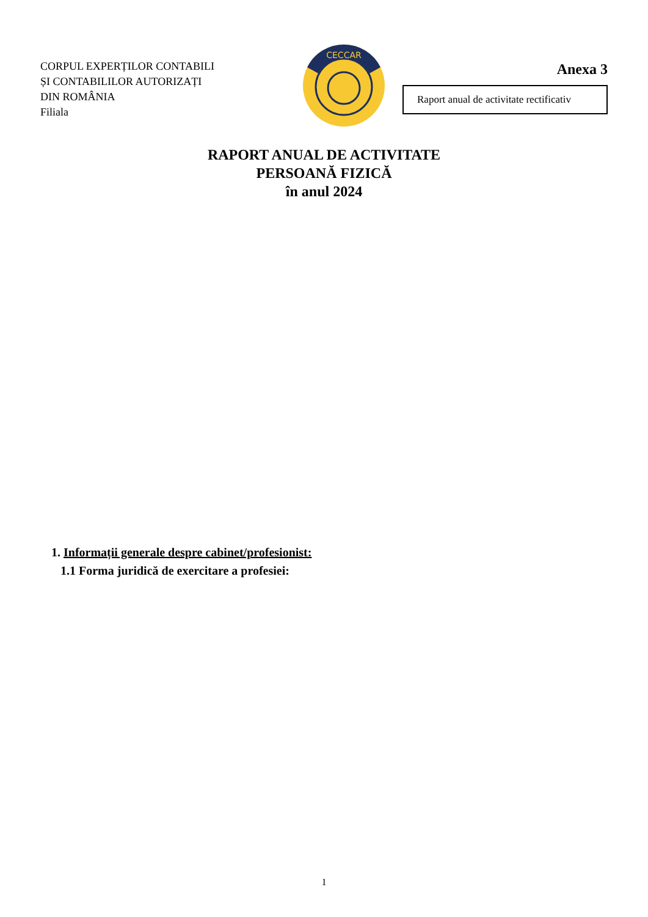CORPUL EXPERȚILOR CONTABILI
ȘI CONTABILILOR AUTORIZAȚI
DIN ROMÂNIA
Filiala
CECCAR
Anexa 3
Raport anual de activitate rectificativ
RAPORT ANUAL DE ACTIVITATE
PERSOANĂ FIZICĂ
în anul 2024
1. Informații generale despre cabinet/profesionist:
1.1 Forma juridică de exercitare a profesiei:
1